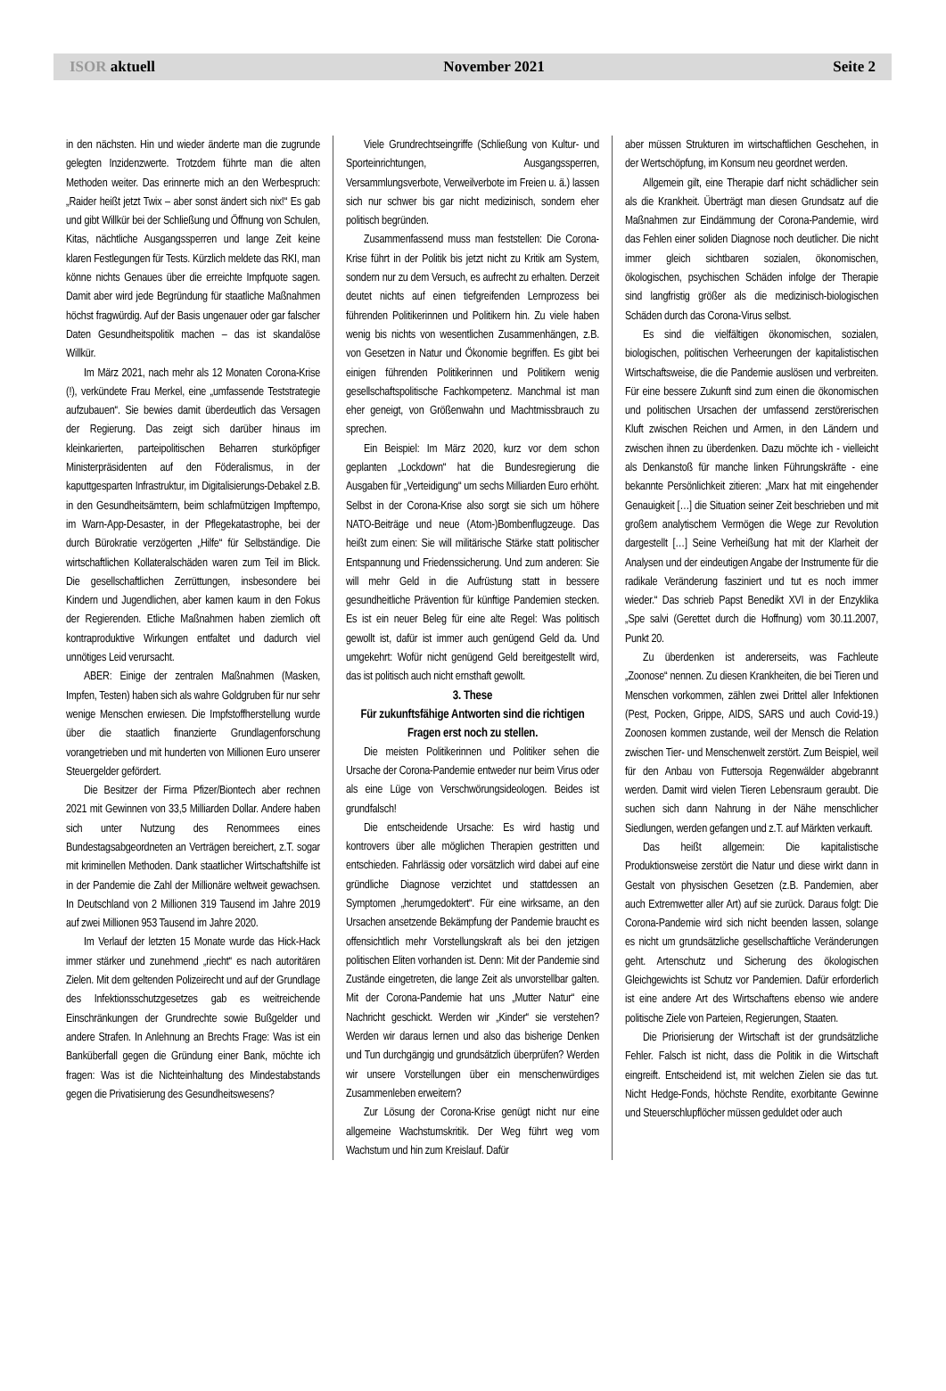ISOR aktuell November 2021 Seite 2
in den nächsten. Hin und wieder änderte man die zugrunde gelegten Inzidenzwerte. Trotzdem führte man die alten Methoden weiter. Das erinnerte mich an den Werbespruch: „Raider heißt jetzt Twix – aber sonst ändert sich nix!“ Es gab und gibt Willkür bei der Schließung und Öffnung von Schulen, Kitas, nächtliche Ausgangssperren und lange Zeit keine klaren Festlegungen für Tests. Kürzlich meldete das RKI, man könne nichts Genaues über die erreichte Impfquote sagen. Damit aber wird jede Begründung für staatliche Maßnahmen höchst fragwürdig. Auf der Basis ungenauer oder gar falscher Daten Gesundheitspolitik machen – das ist skandalöse Willkür.
Im März 2021, nach mehr als 12 Monaten Corona-Krise (!), verkündete Frau Merkel, eine „umfassende Teststrategie aufzubauen“. Sie bewies damit überdeutlich das Versagen der Regierung. Das zeigt sich darüber hinaus im kleinkarierten, parteipolitischen Beharren sturköpfiger Ministerpräsidenten auf den Föderalismus, in der kaputtgesparten Infrastruktur, im Digitalisierungs-Debakel z.B. in den Gesundheitsämtern, beim schlafmützigen Impftempo, im Warn-App-Desaster, in der Pflegekatastrophe, bei der durch Bürokratie verzögerten „Hilfe“ für Selbständige. Die wirtschaftlichen Kollateralschäden waren zum Teil im Blick. Die gesellschaftlichen Zerrüttungen, insbesondere bei Kindern und Jugendlichen, aber kamen kaum in den Fokus der Regierenden. Etliche Maßnahmen haben ziemlich oft kontraproduktive Wirkungen entfaltet und dadurch viel unnötiges Leid verursacht.
ABER: Einige der zentralen Maßnahmen (Masken, Impfen, Testen) haben sich als wahre Goldgruben für nur sehr wenige Menschen erwiesen. Die Impfstoffherstellung wurde über die staatlich finanzierte Grundlagenforschung vorangetrieben und mit hunderten von Millionen Euro unserer Steuergelder gefördert.
Die Besitzer der Firma Pfizer/Biontech aber rechnen 2021 mit Gewinnen von 33,5 Milliarden Dollar. Andere haben sich unter Nutzung des Renommees eines Bundestagsabgeordneten an Verträgen bereichert, z.T. sogar mit kriminellen Methoden. Dank staatlicher Wirtschaftshilfe ist in der Pandemie die Zahl der Millionäre weltweit gewachsen. In Deutschland von 2 Millionen 319 Tausend im Jahre 2019 auf zwei Millionen 953 Tausend im Jahre 2020.
Im Verlauf der letzten 15 Monate wurde das Hick-Hack immer stärker und zunehmend „riecht“ es nach autoritären Zielen. Mit dem geltenden Polizeirecht und auf der Grundlage des Infektionsschutzgesetzes gab es weitreichende Einschränkungen der Grundrechte sowie Bußgelder und andere Strafen. In Anlehnung an Brechts Frage: Was ist ein Banküberfall gegen die Gründung einer Bank, möchte ich fragen: Was ist die Nichteinhaltung des Mindestabstands gegen die Privatisierung des Gesundheitswesens?
Viele Grundrechtseingriffe (Schließung von Kultur- und Sporteinrichtungen, Ausgangssperren, Versammlungsverbote, Verweilverbote im Freien u. ä.) lassen sich nur schwer bis gar nicht medizinisch, sondern eher politisch begründen.
Zusammenfassend muss man feststellen: Die Corona-Krise führt in der Politik bis jetzt nicht zu Kritik am System, sondern nur zu dem Versuch, es aufrecht zu erhalten. Derzeit deutet nichts auf einen tiefgreifenden Lernprozess bei führenden Politikerinnen und Politikern hin. Zu viele haben wenig bis nichts von wesentlichen Zusammenhängen, z.B. von Gesetzen in Natur und Ökonomie begriffen. Es gibt bei einigen führenden Politikerinnen und Politikern wenig gesellschaftspolitische Fachkompetenz. Manchmal ist man eher geneigt, von Größenwahn und Machtmissbrauch zu sprechen.
Ein Beispiel: Im März 2020, kurz vor dem schon geplanten „Lockdown“ hat die Bundesregierung die Ausgaben für „Verteidigung“ um sechs Milliarden Euro erhöht. Selbst in der Corona-Krise also sorgt sie sich um höhere NATO-Beiträge und neue (Atom-)Bombenflugzeuge. Das heißt zum einen: Sie will militärische Stärke statt politischer Entspannung und Friedenssicherung. Und zum anderen: Sie will mehr Geld in die Aufrüstung statt in bessere gesundheitliche Prävention für künftige Pandemien stecken. Es ist ein neuer Beleg für eine alte Regel: Was politisch gewollt ist, dafür ist immer auch genügend Geld da. Und umgekehrt: Wofür nicht genügend Geld bereitgestellt wird, das ist politisch auch nicht ernsthaft gewollt.
3. These
Für zukunftsfähige Antworten sind die richtigen Fragen erst noch zu stellen.
Die meisten Politikerinnen und Politiker sehen die Ursache der Corona-Pandemie entweder nur beim Virus oder als eine Lüge von Verschwörungsideologen. Beides ist grundfalsch!
Die entscheidende Ursache: Es wird hastig und kontrovers über alle möglichen Therapien gestritten und entschieden. Fahrlässig oder vorsätzlich wird dabei auf eine gründliche Diagnose verzichtet und stattdessen an Symptomen „herumgedoktert“. Für eine wirksame, an den Ursachen ansetzende Bekämpfung der Pandemie braucht es offensichtlich mehr Vorstellungskraft als bei den jetzigen politischen Eliten vorhanden ist. Denn: Mit der Pandemie sind Zustände eingetreten, die lange Zeit als unvorstellbar galten. Mit der Corona-Pandemie hat uns „Mutter Natur“ eine Nachricht geschickt. Werden wir „Kinder“ sie verstehen? Werden wir daraus lernen und also das bisherige Denken und Tun durchgängig und grundsätzlich überprüfen? Werden wir unsere Vorstellungen über ein menschenwürdiges Zusammenleben erweitern?
Zur Lösung der Corona-Krise genügt nicht nur eine allgemeine Wachstumskritik. Der Weg führt weg vom Wachstum und hin zum Kreislauf. Dafür
aber müssen Strukturen im wirtschaftlichen Geschehen, in der Wertschöpfung, im Konsum neu geordnet werden.
Allgemein gilt, eine Therapie darf nicht schädlicher sein als die Krankheit. Überträgt man diesen Grundsatz auf die Maßnahmen zur Eindämmung der Corona-Pandemie, wird das Fehlen einer soliden Diagnose noch deutlicher. Die nicht immer gleich sichtbaren sozialen, ökonomischen, ökologischen, psychischen Schäden infolge der Therapie sind langfristig größer als die medizinisch-biologischen Schäden durch das Corona-Virus selbst.
Es sind die vielfältigen ökonomischen, sozialen, biologischen, politischen Verheerungen der kapitalistischen Wirtschaftsweise, die die Pandemie auslösen und verbreiten. Für eine bessere Zukunft sind zum einen die ökonomischen und politischen Ursachen der umfassend zerstörerischen Kluft zwischen Reichen und Armen, in den Ländern und zwischen ihnen zu überdenken. Dazu möchte ich - vielleicht als Denkanstoß für manche linken Führungskräfte - eine bekannte Persönlichkeit zitieren: „Marx hat mit eingehender Genauigkeit […] die Situation seiner Zeit beschrieben und mit großem analytischem Vermögen die Wege zur Revolution dargestellt […] Seine Verheißung hat mit der Klarheit der Analysen und der eindeutigen Angabe der Instrumente für die radikale Veränderung fasziniert und tut es noch immer wieder.“ Das schrieb Papst Benedikt XVI in der Enzyklika „Spe salvi (Gerettet durch die Hoffnung) vom 30.11.2007, Punkt 20.
Zu überdenken ist andererseits, was Fachleute „Zoonose“ nennen. Zu diesen Krankheiten, die bei Tieren und Menschen vorkommen, zählen zwei Drittel aller Infektionen (Pest, Pocken, Grippe, AIDS, SARS und auch Covid-19.) Zoonosen kommen zustande, weil der Mensch die Relation zwischen Tier- und Menschenwelt zerstört. Zum Beispiel, weil für den Anbau von Futtersoja Regenwälder abgebrannt werden. Damit wird vielen Tieren Lebensraum geraubt. Die suchen sich dann Nahrung in der Nähe menschlicher Siedlungen, werden gefangen und z.T. auf Märkten verkauft.
Das heißt allgemein: Die kapitalistische Produktionsweise zerstört die Natur und diese wirkt dann in Gestalt von physischen Gesetzen (z.B. Pandemien, aber auch Extremwetter aller Art) auf sie zurück. Daraus folgt: Die Corona-Pandemie wird sich nicht beenden lassen, solange es nicht um grundsätzliche gesellschaftliche Veränderungen geht. Artenschutz und Sicherung des ökologischen Gleichgewichts ist Schutz vor Pandemien. Dafür erforderlich ist eine andere Art des Wirtschaftens ebenso wie andere politische Ziele von Parteien, Regierungen, Staaten.
Die Priorisierung der Wirtschaft ist der grundsätzliche Fehler. Falsch ist nicht, dass die Politik in die Wirtschaft eingreift. Entscheidend ist, mit welchen Zielen sie das tut. Nicht Hedge-Fonds, höchste Rendite, exorbitante Gewinne und Steuerschlupflöcher müssen geduldet oder auch